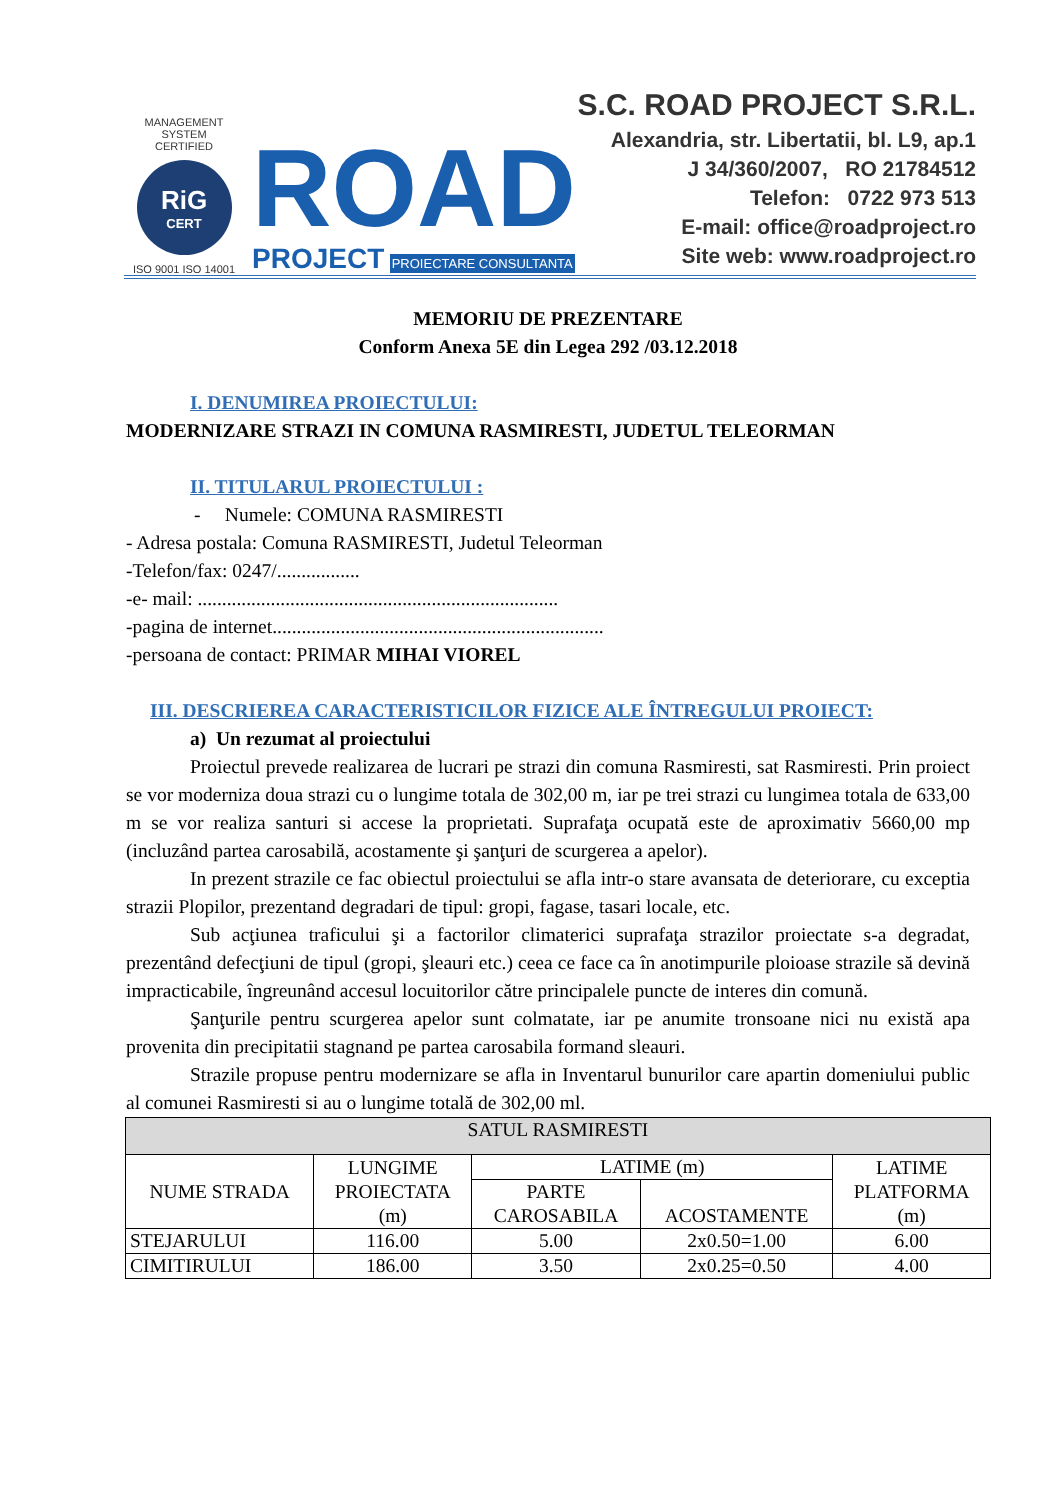MANAGEMENT SYSTEM
CERTIFIED
RiG
CERT
ISO 9001 ISO 14001
ROAD
PROJECT PROIECTARE CONSULTANTA
S.C. ROAD PROJECT S.R.L.
Alexandria, str. Libertatii, bl. L9, ap.1
J 34/360/2007, RO 21784512
Telefon: 0722 973 513
E-mail: office@roadproject.ro
Site web: www.roadproject.ro
MEMORIU DE PREZENTARE
Conform Anexa 5E din Legea 292 /03.12.2018
I. DENUMIREA PROIECTULUI:
MODERNIZARE STRAZI IN COMUNA RASMIRESTI, JUDETUL TELEORMAN
II. TITULARUL PROIECTULUI :
- Numele: COMUNA RASMIRESTI
- Adresa postala: Comuna RASMIRESTI, Judetul Teleorman
-Telefon/fax: 0247/.................
-e- mail: ..........................................................................
-pagina de internet....................................................................
-persoana de contact: PRIMAR MIHAI VIOREL
III. DESCRIEREA CARACTERISTICILOR FIZICE ALE ÎNTREGULUI PROIECT:
a) Un rezumat al proiectului
Proiectul prevede realizarea de lucrari pe strazi din comuna Rasmiresti, sat Rasmiresti. Prin proiect se vor moderniza doua strazi cu o lungime totala de 302,00 m, iar pe trei strazi cu lungimea totala de 633,00 m se vor realiza santuri si accese la proprietati. Suprafaţa ocupată este de aproximativ 5660,00 mp (incluzând partea carosabilă, acostamente şi şanţuri de scurgerea a apelor).
In prezent strazile ce fac obiectul proiectului se afla intr-o stare avansata de deteriorare, cu exceptia strazii Plopilor, prezentand degradari de tipul: gropi, fagase, tasari locale, etc.
Sub acţiunea traficului şi a factorilor climaterici suprafaţa strazilor proiectate s-a degradat, prezentând defecţiuni de tipul (gropi, şleauri etc.) ceea ce face ca în anotimpurile ploioase strazile să devină impracticabile, îngreunând accesul locuitorilor către principalele puncte de interes din comună.
Şanţurile pentru scurgerea apelor sunt colmatate, iar pe anumite tronsoane nici nu există apa provenita din precipitatii stagnand pe partea carosabila formand sleauri.
Strazile propuse pentru modernizare se afla in Inventarul bunurilor care apartin domeniului public al comunei Rasmiresti si au o lungime totală de 302,00 ml.
| SATUL RASMIRESTI | | | | |
| --- | --- | --- | --- | --- |
| NUME STRADA | LUNGIME PROIECTATA (m) | LATIME (m) | | LATIME PLATFORMA (m) |
| | | PARTE CAROSABILA | ACOSTAMENTE | |
| STEJARULUI | 116.00 | 5.00 | 2x0.50=1.00 | 6.00 |
| CIMITIRULUI | 186.00 | 3.50 | 2x0.25=0.50 | 4.00 |